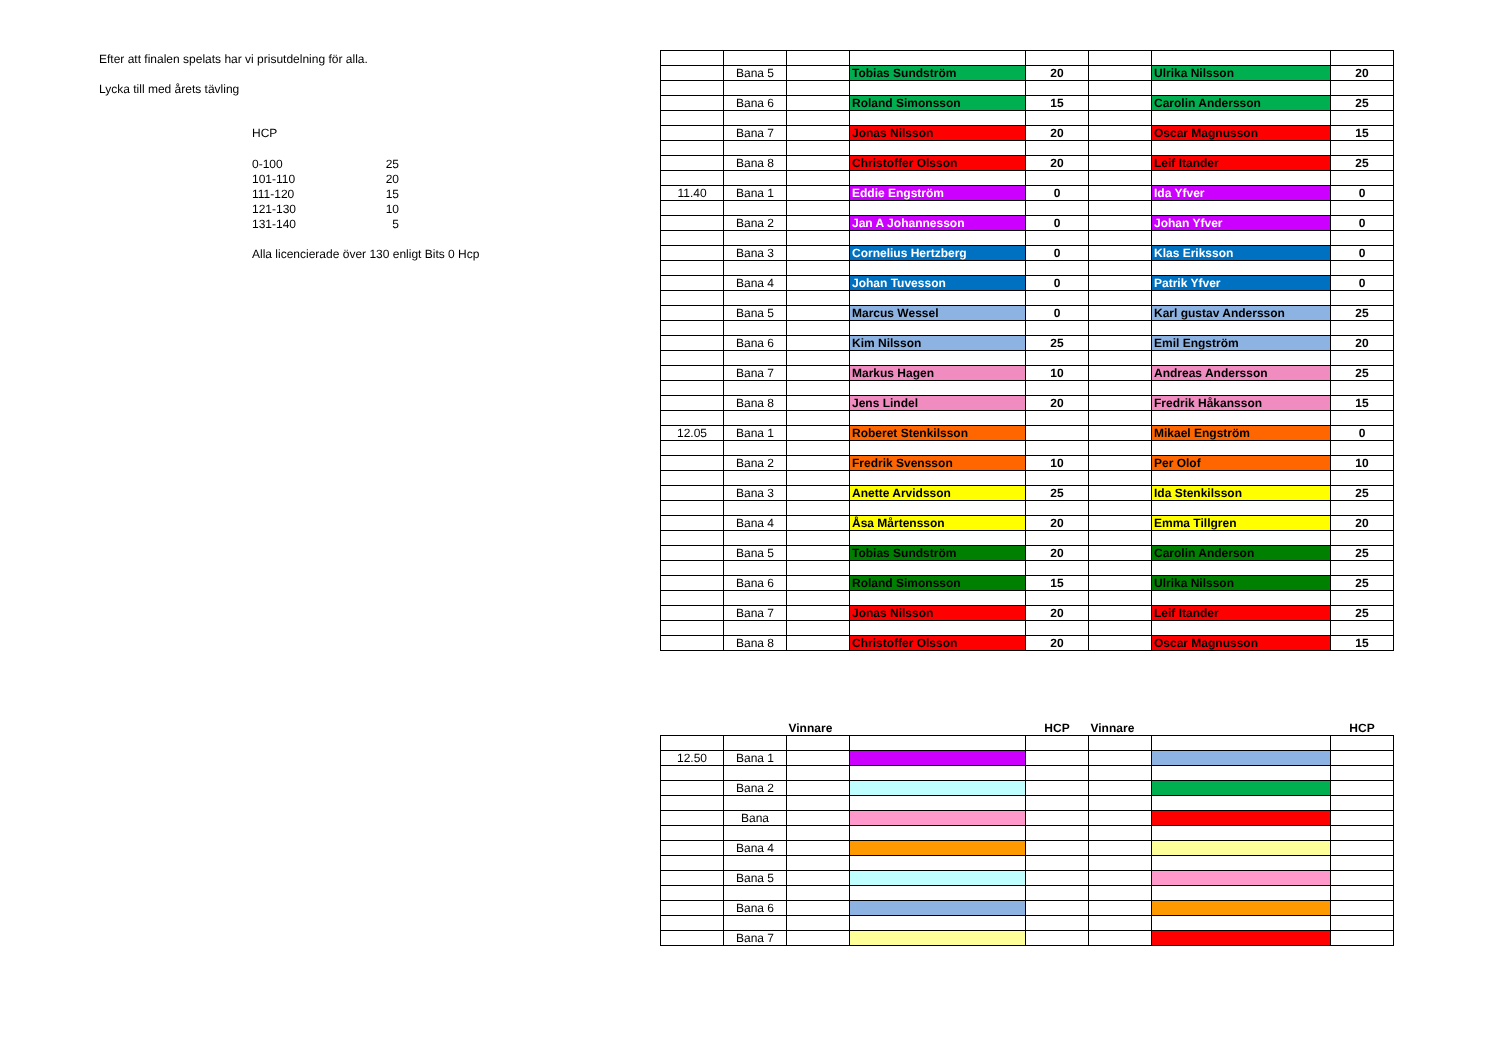Efter att finalen spelats har vi prisutdelning för alla.
Lycka till med årets tävling
HCP
| 0-100 | 25 |
| 101-110 | 20 |
| 111-120 | 15 |
| 121-130 | 10 |
| 131-140 | 5 |
Alla licencierade över 130 enligt Bits 0 Hcp
| | Bana 5 | | Tobias Sundström | 20 | | Ulrika Nilsson | 20 |
| | Bana 6 | | Roland Simonsson | 15 | | Carolin Andersson | 25 |
| | Bana 7 | | Jonas Nilsson | 20 | | Oscar Magnusson | 15 |
| | Bana 8 | | Christoffer Olsson | 20 | | Leif Itander | 25 |
| 11.40 | Bana 1 | | Eddie Engström | 0 | | Ida Yfver | 0 |
| | Bana 2 | | Jan A Johannesson | 0 | | Johan Yfver | 0 |
| | Bana 3 | | Cornelius Hertzberg | 0 | | Klas Eriksson | 0 |
| | Bana 4 | | Johan Tuvesson | 0 | | Patrik Yfver | 0 |
| | Bana 5 | | Marcus Wessel | 0 | | Karl gustav Andersson | 25 |
| | Bana 6 | | Kim Nilsson | 25 | | Emil Engström | 20 |
| | Bana 7 | | Markus Hagen | 10 | | Andreas Andersson | 25 |
| | Bana 8 | | Jens Lindel | 20 | | Fredrik Håkansson | 15 |
| 12.05 | Bana 1 | | Roberet Stenkilsson | | | Mikael Engström | 0 |
| | Bana 2 | | Fredrik Svensson | 10 | | Per Olof | 10 |
| | Bana 3 | | Anette Arvidsson | 25 | | Ida Stenkilsson | 25 |
| | Bana 4 | | Åsa Mårtensson | 20 | | Emma Tillgren | 20 |
| | Bana 5 | | Tobias Sundström | 20 | | Carolin Anderson | 25 |
| | Bana 6 | | Roland Simonsson | 15 | | Ulrika Nilsson | 25 |
| | Bana 7 | | Jonas Nilsson | 20 | | Leif Itander | 25 |
| | Bana 8 | | Christoffer Olsson | 20 | | Oscar Magnusson | 15 |
| | | Vinnare | | HCP | Vinnare | | HCP |
| 12.50 | Bana 1 | | | | | | |
| | Bana 2 | | | | | | |
| | Bana | | | | | | |
| | Bana 4 | | | | | | |
| | Bana 5 | | | | | | |
| | Bana 6 | | | | | | |
| | Bana 7 | | | | | | |